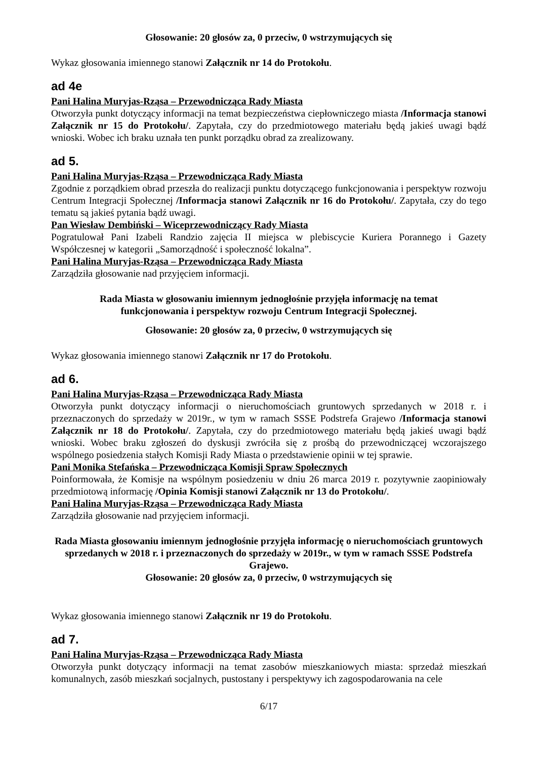Głosowanie: 20 głosów za, 0 przeciw, 0 wstrzymujących się
Wykaz głosowania imiennego stanowi Załącznik nr 14 do Protokołu.
ad 4e
Pani Halina Muryjas-Rząsa – Przewodnicząca Rady Miasta
Otworzyła punkt dotyczący informacji na temat bezpieczeństwa ciepłowniczego miasta /Informacja stanowi Załącznik nr 15 do Protokołu/. Zapytała, czy do przedmiotowego materiału będą jakieś uwagi bądź wnioski. Wobec ich braku uznała ten punkt porządku obrad za zrealizowany.
ad 5.
Pani Halina Muryjas-Rząsa – Przewodnicząca Rady Miasta
Zgodnie z porządkiem obrad przeszła do realizacji punktu dotyczącego funkcjonowania i perspektyw rozwoju Centrum Integracji Społecznej /Informacja stanowi Załącznik nr 16 do Protokołu/. Zapytała, czy do tego tematu są jakieś pytania bądź uwagi.
Pan Wiesław Dembiński – Wiceprzewodniczący Rady Miasta
Pogratulował Pani Izabeli Randzio zajęcia II miejsca w plebiscycie Kuriera Porannego i Gazety Współczesnej w kategorii „Samorządność i społeczność lokalna”.
Pani Halina Muryjas-Rząsa – Przewodnicząca Rady Miasta
Zarządziła głosowanie nad przyjęciem informacji.
Rada Miasta w głosowaniu imiennym jednogłośnie przyjęła informację na temat
funkcjonowania i perspektyw rozwoju Centrum Integracji Społecznej.
Głosowanie: 20 głosów za, 0 przeciw, 0 wstrzymujących się
Wykaz głosowania imiennego stanowi Załącznik nr 17 do Protokołu.
ad 6.
Pani Halina Muryjas-Rząsa – Przewodnicząca Rady Miasta
Otworzyła punkt dotyczący informacji o nieruchomościach gruntowych sprzedanych w 2018 r. i przeznaczonych do sprzedaży w 2019r., w tym w ramach SSSE Podstrefa Grajewo /Informacja stanowi Załącznik nr 18 do Protokołu/. Zapytała, czy do przedmiotowego materiału będą jakieś uwagi bądź wnioski. Wobec braku zgłoszeń do dyskusji zwróciła się z prośbą do przewodniczącej wczorajszego wspólnego posiedzenia stałych Komisji Rady Miasta o przedstawienie opinii w tej sprawie.
Pani Monika Stefańska – Przewodnicząca Komisji Spraw Społecznych
Poinformowała, że Komisje na wspólnym posiedzeniu w dniu 26 marca 2019 r. pozytywnie zaopiniowały przedmiotową informację /Opinia Komisji stanowi Załącznik nr 13 do Protokołu/.
Pani Halina Muryjas-Rząsa – Przewodnicząca Rady Miasta
Zarządziła głosowanie nad przyjęciem informacji.
Rada Miasta głosowaniu imiennym jednogłośnie przyjęła informację o nieruchomościach gruntowych sprzedanych w 2018 r. i przeznaczonych do sprzedaży w 2019r., w tym w ramach SSSE Podstrefa Grajewo.
Głosowanie: 20 głosów za, 0 przeciw, 0 wstrzymujących się
Wykaz głosowania imiennego stanowi Załącznik nr 19 do Protokołu.
ad 7.
Pani Halina Muryjas-Rząsa – Przewodnicząca Rady Miasta
Otworzyła punkt dotyczący informacji na temat zasobów mieszkaniowych miasta: sprzedaż mieszkań komunalnych, zasób mieszkań socjalnych, pustostany i perspektywy ich zagospodarowania na cele
6/17